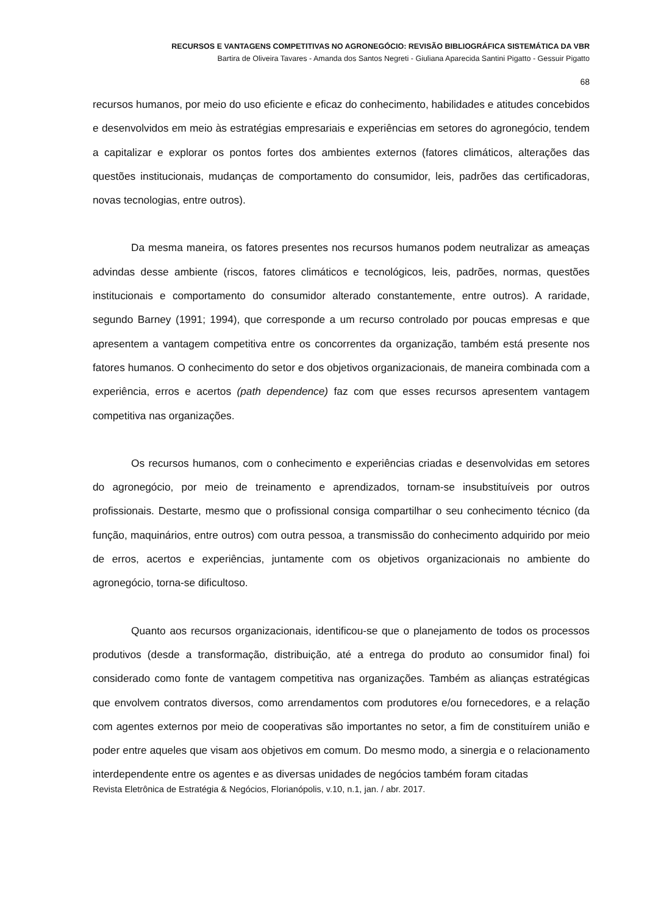RECURSOS E VANTAGENS COMPETITIVAS NO AGRONEGÓCIO: REVISÃO BIBLIOGRÁFICA SISTEMÁTICA DA VBR
Bartira de Oliveira Tavares - Amanda dos Santos Negreti - Giuliana Aparecida Santini Pigatto - Gessuir Pigatto
68
recursos humanos, por meio do uso eficiente e eficaz do conhecimento, habilidades e atitudes concebidos e desenvolvidos em meio às estratégias empresariais e experiências em setores do agronegócio, tendem a capitalizar e explorar os pontos fortes dos ambientes externos (fatores climáticos, alterações das questões institucionais, mudanças de comportamento do consumidor, leis, padrões das certificadoras, novas tecnologias, entre outros).
Da mesma maneira, os fatores presentes nos recursos humanos podem neutralizar as ameaças advindas desse ambiente (riscos, fatores climáticos e tecnológicos, leis, padrões, normas, questões institucionais e comportamento do consumidor alterado constantemente, entre outros). A raridade, segundo Barney (1991; 1994), que corresponde a um recurso controlado por poucas empresas e que apresentem a vantagem competitiva entre os concorrentes da organização, também está presente nos fatores humanos. O conhecimento do setor e dos objetivos organizacionais, de maneira combinada com a experiência, erros e acertos (path dependence) faz com que esses recursos apresentem vantagem competitiva nas organizações.
Os recursos humanos, com o conhecimento e experiências criadas e desenvolvidas em setores do agronegócio, por meio de treinamento e aprendizados, tornam-se insubstituíveis por outros profissionais. Destarte, mesmo que o profissional consiga compartilhar o seu conhecimento técnico (da função, maquinários, entre outros) com outra pessoa, a transmissão do conhecimento adquirido por meio de erros, acertos e experiências, juntamente com os objetivos organizacionais no ambiente do agronegócio, torna-se dificultoso.
Quanto aos recursos organizacionais, identificou-se que o planejamento de todos os processos produtivos (desde a transformação, distribuição, até a entrega do produto ao consumidor final) foi considerado como fonte de vantagem competitiva nas organizações. Também as alianças estratégicas que envolvem contratos diversos, como arrendamentos com produtores e/ou fornecedores, e a relação com agentes externos por meio de cooperativas são importantes no setor, a fim de constituírem união e poder entre aqueles que visam aos objetivos em comum. Do mesmo modo, a sinergia e o relacionamento interdependente entre os agentes e as diversas unidades de negócios também foram citadas
Revista Eletrônica de Estratégia & Negócios, Florianópolis, v.10, n.1, jan. / abr. 2017.